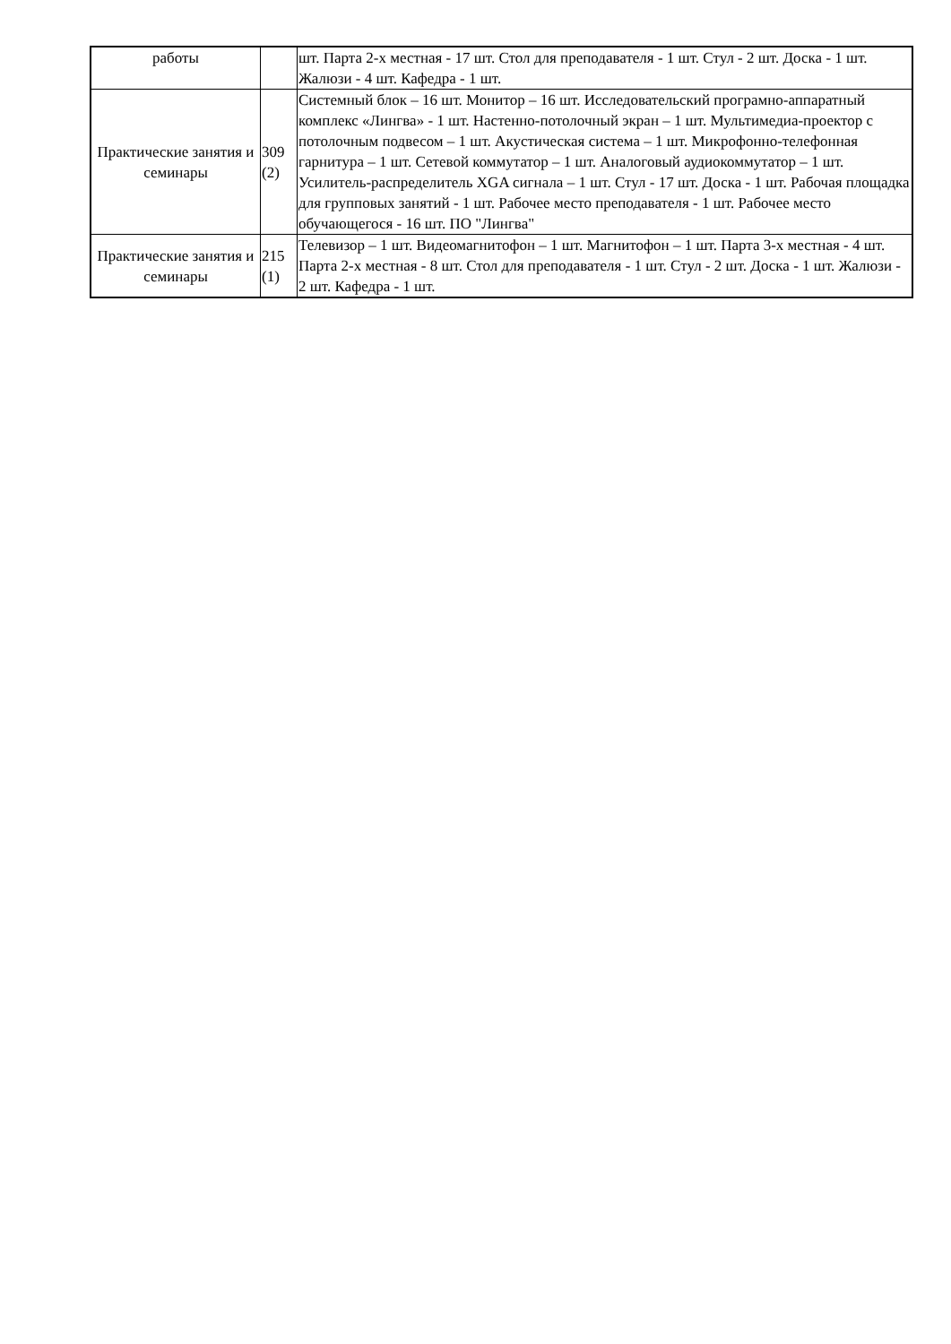| работы | | шт. Парта 2-х местная - 17 шт. Стол для преподавателя - 1 шт. Стул - 2 шт. Доска - 1 шт. Жалюзи - 4 шт. Кафедра - 1 шт. |
| Практические занятия и семинары | 309 (2) | Системный блок – 16 шт. Монитор – 16 шт. Исследовательский програмно-аппаратный комплекс «Лингва» - 1 шт. Настенно-потолочный экран – 1 шт. Мультимедиа-проектор с потолочным подвесом – 1 шт. Акустическая система – 1 шт. Микрофонно-телефонная гарнитура – 1 шт. Сетевой коммутатор – 1 шт. Аналоговый аудиокоммутатор – 1 шт. Усилитель-распределитель XGA сигнала – 1 шт. Стул - 17 шт. Доска - 1 шт. Рабочая площадка для групповых занятий - 1 шт. Рабочее место преподавателя - 1 шт. Рабочее место обучающегося - 16 шт. ПО "Лингва" |
| Практические занятия и семинары | 215 (1) | Телевизор – 1 шт. Видеомагнитофон – 1 шт. Магнитофон – 1 шт. Парта 3-х местная - 4 шт. Парта 2-х местная - 8 шт. Стол для преподавателя - 1 шт. Стул - 2 шт. Доска - 1 шт. Жалюзи - 2 шт. Кафедра - 1 шт. |